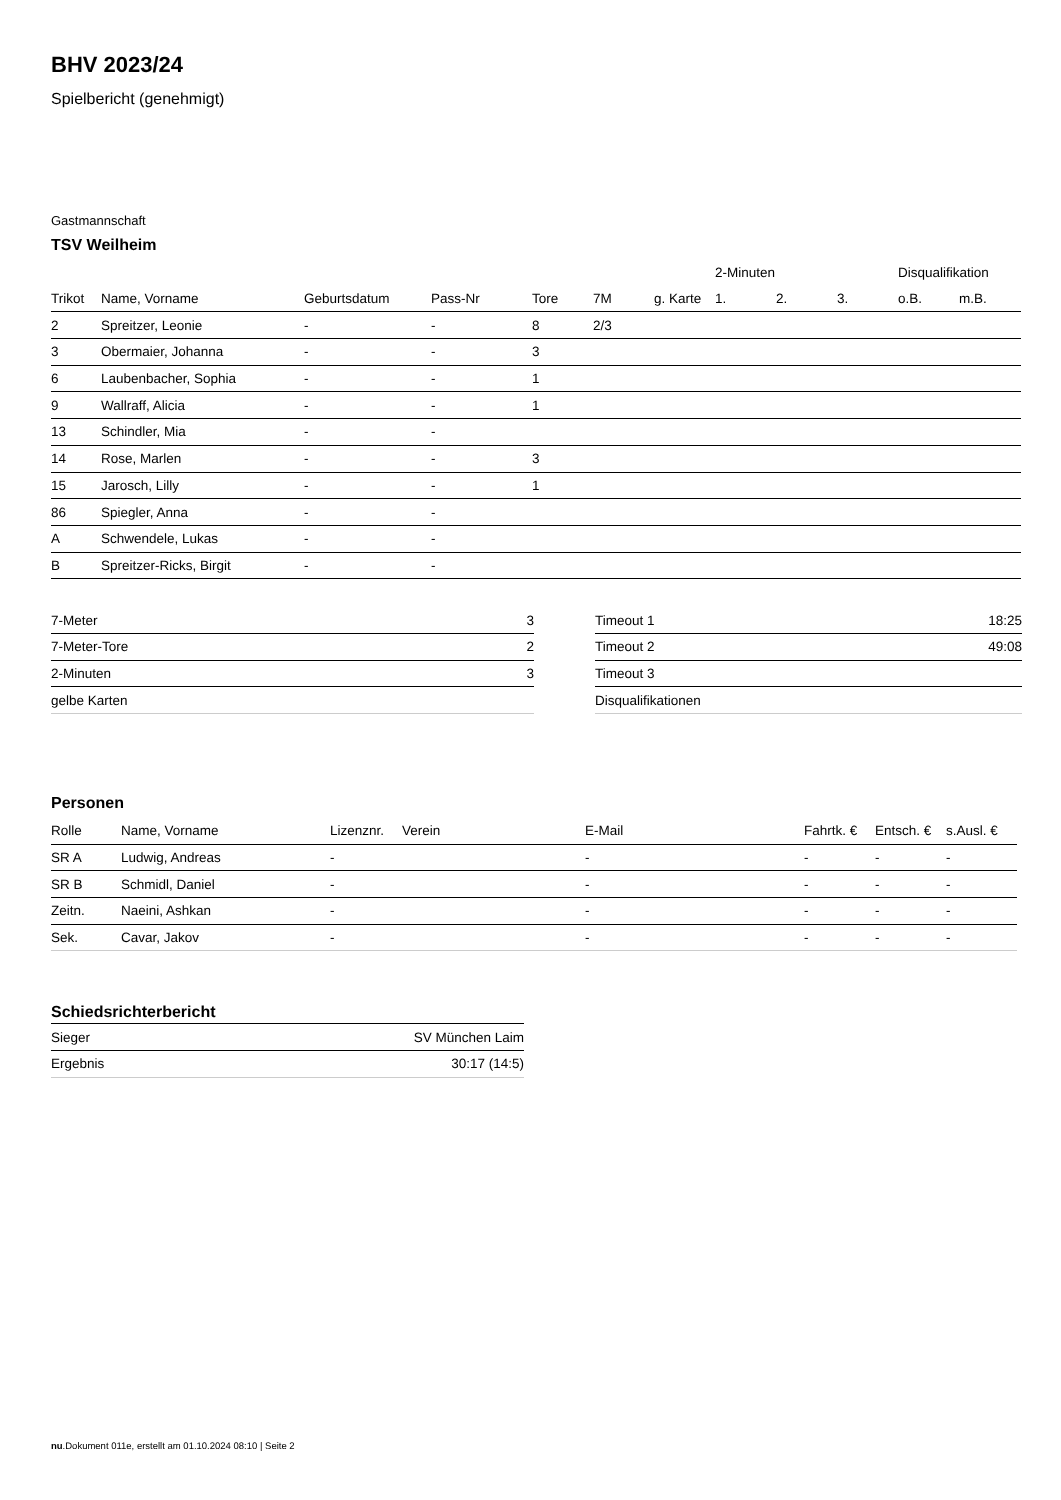BHV 2023/24
Spielbericht (genehmigt)
Gastmannschaft
TSV Weilheim
| | | | | | | | 2-Minuten | | | Disqualifikation | |
| --- | --- | --- | --- | --- | --- | --- | --- | --- | --- | --- | --- |
| Trikot | Name, Vorname | Geburtsdatum | Pass-Nr | Tore | 7M | g. Karte | 1. | 2. | 3. | o.B. | m.B. |
| 2 | Spreitzer, Leonie | - | - | 8 | 2/3 | | | | | | |
| 3 | Obermaier, Johanna | - | - | 3 | | | | | | | |
| 6 | Laubenbacher, Sophia | - | - | 1 | | | | | | | |
| 9 | Wallraff, Alicia | - | - | 1 | | | | | | | |
| 13 | Schindler, Mia | - | - | | | | | | | | |
| 14 | Rose, Marlen | - | - | 3 | | | | | | | |
| 15 | Jarosch, Lilly | - | - | 1 | | | | | | | |
| 86 | Spiegler, Anna | - | - | | | | | | | | |
| A | Schwendele, Lukas | - | - | | | | | | | | |
| B | Spreitzer-Ricks, Birgit | - | - | | | | | | | | |
| 7-Meter | 3 |
| 7-Meter-Tore | 2 |
| 2-Minuten | 3 |
| gelbe Karten | |
| Timeout 1 | 18:25 |
| Timeout 2 | 49:08 |
| Timeout 3 | |
| Disqualifikationen | |
Personen
| Rolle | Name, Vorname | Lizenznr. | Verein | E-Mail | Fahrtk. € | Entsch. € | s.Ausl. € |
| --- | --- | --- | --- | --- | --- | --- | --- |
| SR A | Ludwig, Andreas | - | | - | - | - | - |
| SR B | Schmidl, Daniel | - | | - | - | - | - |
| Zeitn. | Naeini, Ashkan | - | | - | - | - | - |
| Sek. | Cavar, Jakov | - | | - | - | - | - |
Schiedsrichterbericht
| Sieger | SV München Laim |
| Ergebnis | 30:17 (14:5) |
nu.Dokument 011e, erstellt am 01.10.2024 08:10 | Seite 2